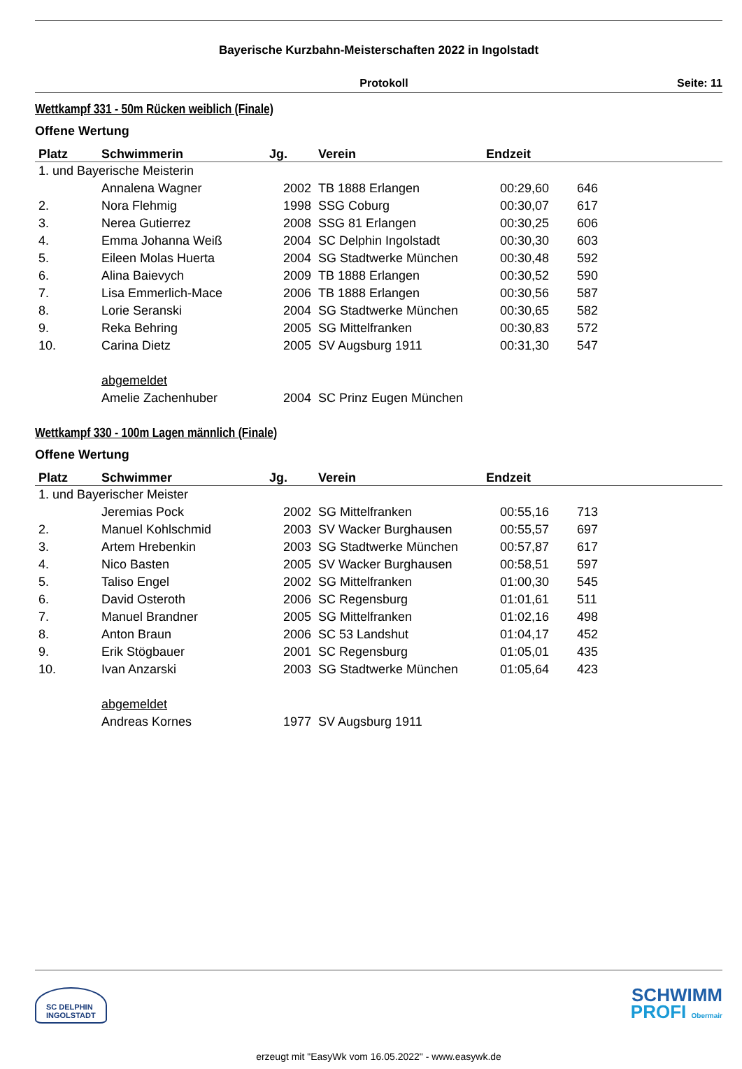Bayerische Kurzbahn-Meisterschaften 2022 in Ingolstadt
Protokoll Seite: 11
Wettkampf 331 - 50m Rücken weiblich (Finale)
Offene Wertung
| Platz | Schwimmerin | Jg. | Verein | Endzeit | |
| --- | --- | --- | --- | --- | --- |
| 1. und Bayerische Meisterin | | | | | |
| | Annalena Wagner | 2002 | TB 1888 Erlangen | 00:29,60 | 646 |
| 2. | Nora Flehmig | 1998 | SSG Coburg | 00:30,07 | 617 |
| 3. | Nerea Gutierrez | 2008 | SSG 81 Erlangen | 00:30,25 | 606 |
| 4. | Emma Johanna Weiß | 2004 | SC Delphin Ingolstadt | 00:30,30 | 603 |
| 5. | Eileen Molas Huerta | 2004 | SG Stadtwerke München | 00:30,48 | 592 |
| 6. | Alina Baievych | 2009 | TB 1888 Erlangen | 00:30,52 | 590 |
| 7. | Lisa Emmerlich-Mace | 2006 | TB 1888 Erlangen | 00:30,56 | 587 |
| 8. | Lorie Seranski | 2004 | SG Stadtwerke München | 00:30,65 | 582 |
| 9. | Reka Behring | 2005 | SG Mittelfranken | 00:30,83 | 572 |
| 10. | Carina Dietz | 2005 | SV Augsburg 1911 | 00:31,30 | 547 |
| | abgemeldet | | | | |
| | Amelie Zachenhuber | 2004 | SC Prinz Eugen München | | |
Wettkampf 330 - 100m Lagen männlich (Finale)
Offene Wertung
| Platz | Schwimmer | Jg. | Verein | Endzeit | |
| --- | --- | --- | --- | --- | --- |
| 1. und Bayerischer Meister | | | | | |
| | Jeremias Pock | 2002 | SG Mittelfranken | 00:55,16 | 713 |
| 2. | Manuel Kohlschmid | 2003 | SV Wacker Burghausen | 00:55,57 | 697 |
| 3. | Artem Hrebenkin | 2003 | SG Stadtwerke München | 00:57,87 | 617 |
| 4. | Nico Basten | 2005 | SV Wacker Burghausen | 00:58,51 | 597 |
| 5. | Taliso Engel | 2002 | SG Mittelfranken | 01:00,30 | 545 |
| 6. | David Osteroth | 2006 | SC Regensburg | 01:01,61 | 511 |
| 7. | Manuel Brandner | 2005 | SG Mittelfranken | 01:02,16 | 498 |
| 8. | Anton Braun | 2006 | SC 53 Landshut | 01:04,17 | 452 |
| 9. | Erik Stögbauer | 2001 | SC Regensburg | 01:05,01 | 435 |
| 10. | Ivan Anzarski | 2003 | SG Stadtwerke München | 01:05,64 | 423 |
| | abgemeldet | | | | |
| | Andreas Kornes | 1977 | SV Augsburg 1911 | | |
SC DELPHIN
INGOLSTADT
SCHWIMM
PROFI Obermair
erzeugt mit "EasyWk vom 16.05.2022" - www.easywk.de